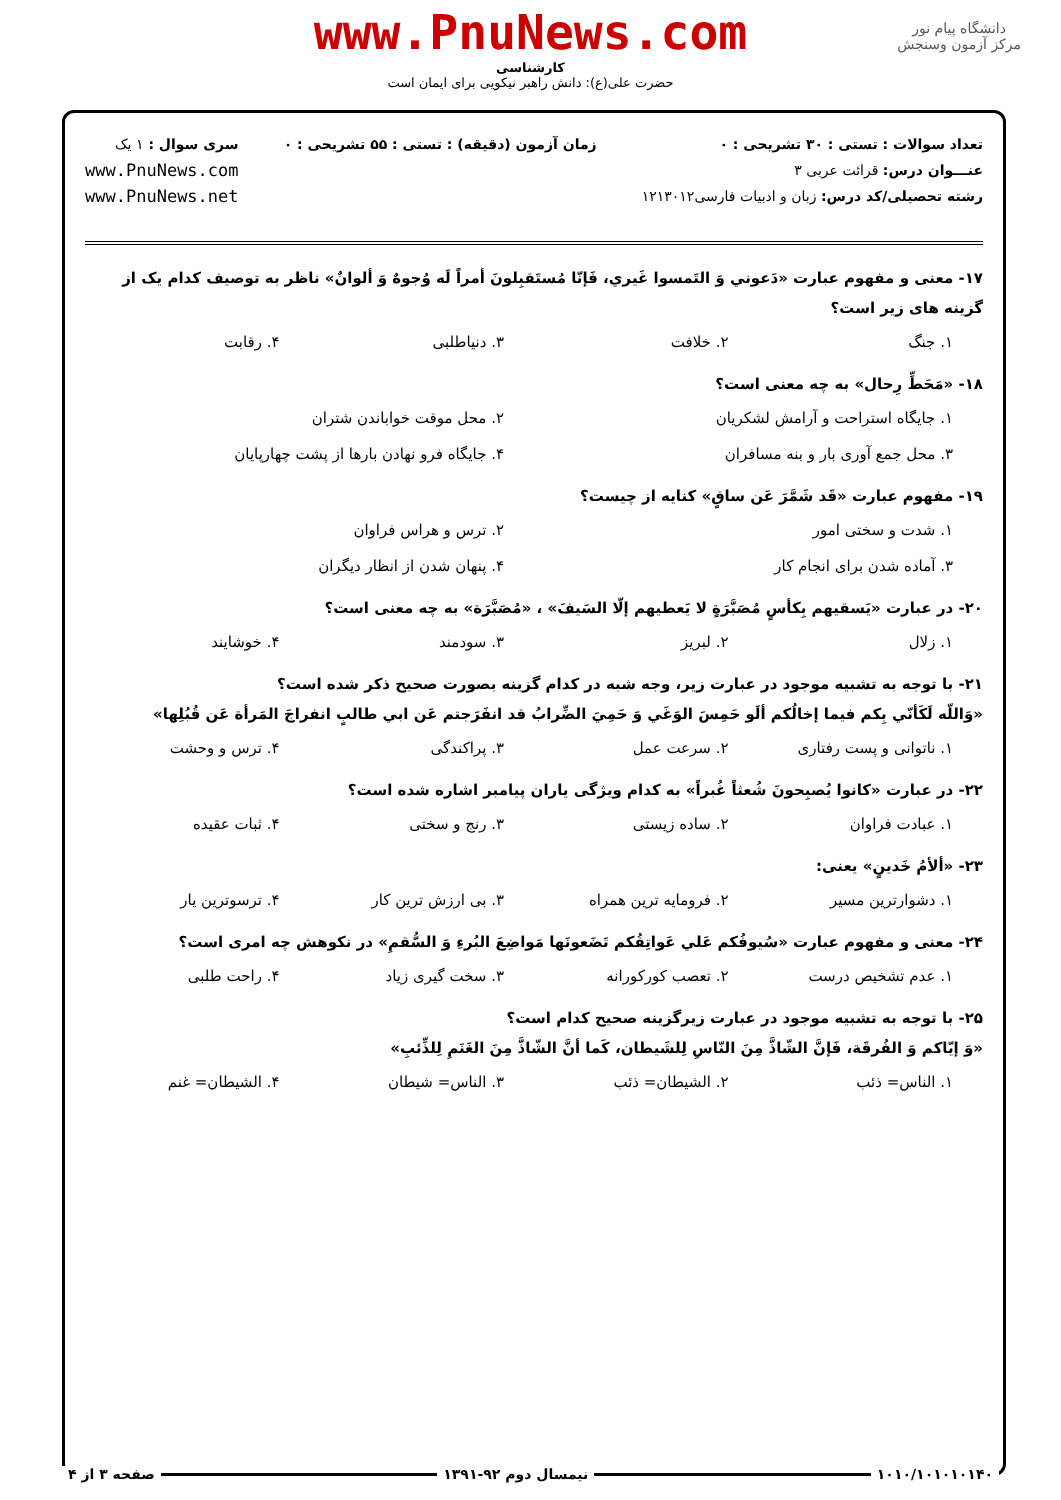دانشگاه پیام نور
مرکز آزمون وسنجش
www.PnuNews.com
کارشناسی
حضرت علی(ع): دانش راهبر نیکویی برای ایمان است
تعداد سوالات : تستی : ۳۰ تشریحی : ۰
عنـــوان درس: قرائت عربی ۳
رشته تحصیلی/کد درس: زبان و ادبیات فارسی۱۲۱۳۰۱۲
زمان آزمون (دقیقه) : تستی : ۵۵ تشریحی : ۰
سری سوال : ۱ یک
www.PnuNews.com
www.PnuNews.net
۱۷- معنی و مفهوم عبارت «دَعوني وَ التَمسوا غَيري، فَإنّا مُستَقبِلونَ أمراً لَه وُجوهٌ وَ ألوانٌ» ناظر به توصیف کدام یک از گزینه های زیر است؟
۱. جنگ ۲. خلافت ۳. دنیاطلبی ۴. رقابت
۱۸- «مَحَطِّ رِحال» به چه معنی است؟
۱. جایگاه استراحت و آرامش لشکریان ۲. محل موقت خواباندن شتران ۳. محل جمع آوری بار و بنه مسافران ۴. جایگاه فرو نهادن بارها از پشت چهارپایان
۱۹- مفهوم عبارت «قَد شَمَّرَ عَن ساقٍ» کنایه از چیست؟
۱. شدت و سختی امور ۲. ترس و هراس فراوان ۳. آماده شدن برای انجام کار ۴. پنهان شدن از انظار دیگران
۲۰- در عبارت «يَسقيهم بِكأسٍ مُصَبَّرَةٍ لا يَعطيهم إلّا السَيفَ» ، «مُصَبَّرَة» به چه معنی است؟
۱. زلال ۲. لبریز ۳. سودمند ۴. خوشایند
۲۱- با توجه به تشبیه موجود در عبارت زیر، وجه شبه در کدام گزینه بصورت صحیح ذکر شده است؟
«وَاللّه لَكَأنّي بِكم فيما إخالُكم ألَو حَمِسَ الوَغَي وَ حَمِيَ الضِّرابُ قد انفَرَجتم عَن ابي طالبٍ انفراجَ المَرأة عَن قُبُلِها»
۱. ناتوانی و پست رفتاری ۲. سرعت عمل ۳. پراکندگی ۴. ترس و وحشت
۲۲- در عبارت «كانوا يُصبِحونَ شُعثاً غُبراً» به کدام ویژگی یاران پیامبر اشاره شده است؟
۱. عبادت فراوان ۲. ساده زیستی ۳. رنج و سختی ۴. ثبات عقیده
۲۳- «ألأمُ خَدينٍ» یعنی:
۱. دشوارترین مسیر ۲. فرومایه ترین همراه ۳. بی ارزش ترین کار ۴. ترسوترین یار
۲۴- معنی و مفهوم عبارت «سُيوفُكم عَلي عَواتِقُكم تَضَعونَها مَواضِعَ البُرءِ وَ السُّقمِ» در نکوهش چه امری است؟
۱. عدم تشخیص درست ۲. تعصب کورکورانه ۳. سخت گیری زیاد ۴. راحت طلبی
۲۵- با توجه به تشبیه موجود در عبارت زیرگزینه صحیح کدام است؟
«وَ إيّاكم وَ الفُرقَة، فَإنَّ الشّاذَّ مِنَ النّاسِ لِلشَيطان، كَما أنَّ الشّاذَّ مِنَ الغَنَمِ لِلذِّئبِ»
۱. الناس= ذئب ۲. الشیطان= ذئب ۳. الناس= شیطان ۴. الشیطان= غنم
۱۰۱۰/۱۰۱۰۱۰۱۴۰ نیمسال دوم ۹۲-۱۳۹۱ صفحه ۳ از ۴